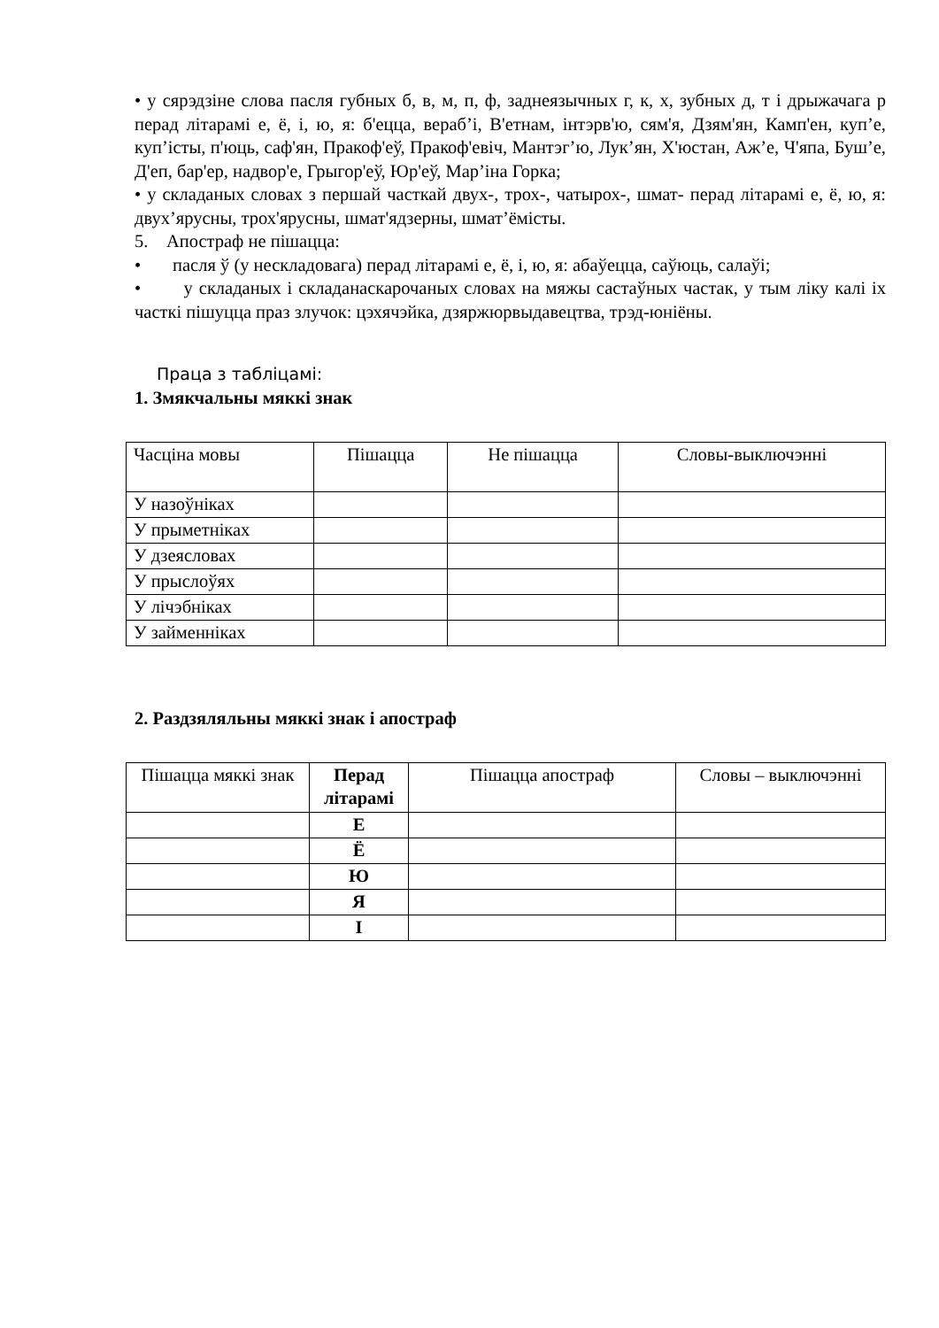• у сярэдзіне слова пасля губных б, в, м, п, ф, заднеязычных г, к, х, зубных д, т і дрыжачага р перад літарамі е, ё, і, ю, я: б'ецца, вераб’і, В'етнам, інтэрв'ю, сям'я, Дзям'ян, Камп'ен, куп’е, куп’істы, п'юць, саф'ян, Пракоф'еў, Пракоф'евіч, Мантэг’ю, Лук’ян, Х'юстан, Аж’е, Ч'япа, Буш’е, Д'еп, бар'ер, надвор'е, Грыгор'еў, Юр'еў, Мар’іна Горка;
• у складаных словах з першай часткай двух-, трох-, чатырох-, шмат- перад літарамі е, ё, ю, я: двух’ярусны, трох'ярусны, шмат'ядзерны, шмат’ёмісты.
5. Апостраф не пішацца:
• пасля ў (у нескладовага) перад літарамі е, ё, і, ю, я: абаўецца, саўюць, салаўі;
• у складаных і складанаскарочаных словах на мяжы састаўных частак, у тым ліку калі іх часткі пішуцца праз злучок: цэхячэйка, дзяржюрвыдавецтва, трэд-юніёны.
Праца з табліцамі:
1. Змякчальны мяккі знак
| Часціна мовы | Пішацца | Не пішацца | Словы-выключэнні |
| У назоўніках | | | |
| У прыметніках | | | |
| У дзеясловах | | | |
| У прыслоўях | | | |
| У лічэбніках | | | |
| У займенніках | | | |
2. Раздзяляльны мяккі знак і апостраф
| Пішацца мяккі знак | Перад літарамі | Пішацца апостраф | Словы – выключэнні |
| | Е | | |
| | Ё | | |
| | Ю | | |
| | Я | | |
| | І | | |